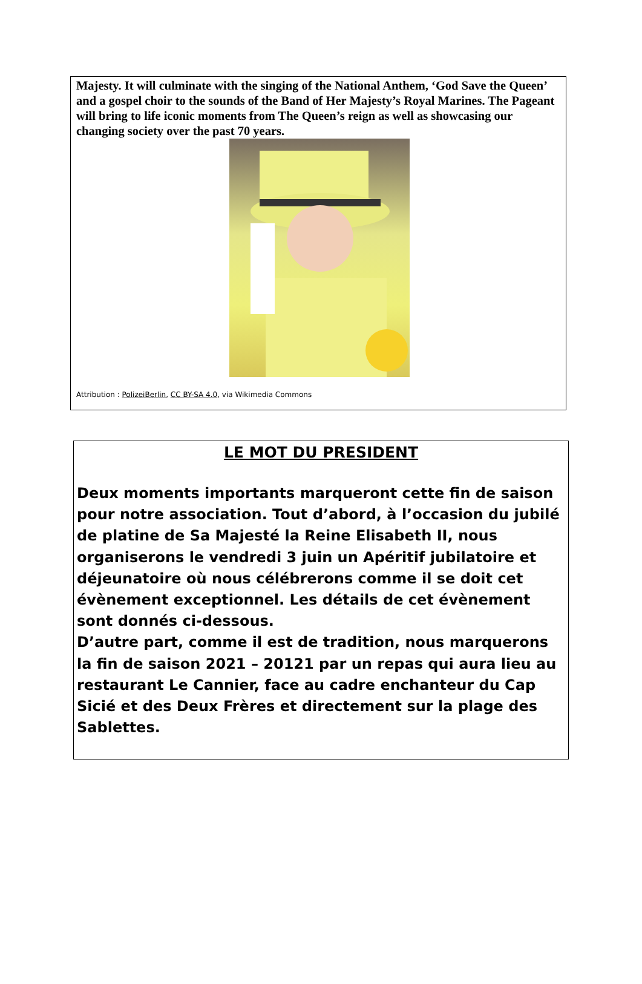Majesty. It will culminate with the singing of the National Anthem, ‘God Save the Queen’ and a gospel choir to the sounds of the Band of Her Majesty’s Royal Marines. The Pageant will bring to life iconic moments from The Queen’s reign as well as showcasing our changing society over the past 70 years.
Attribution : PolizeiBerlin, CC BY-SA 4.0, via Wikimedia Commons
LE MOT DU PRESIDENT
Deux moments importants marqueront cette fin de saison pour notre association. Tout d’abord, à l’occasion du jubilé de platine de Sa Majesté la Reine Elisabeth II, nous organiserons le vendredi 3 juin un Apéritif jubilatoire et déjeunatoire où nous célébrerons comme il se doit cet évènement exceptionnel. Les détails de cet évènement sont donnés ci-dessous.
D’autre part, comme il est de tradition, nous marquerons la fin de saison 2021 – 20121 par un repas qui aura lieu au restaurant Le Cannier, face au cadre enchanteur du Cap Sicié et des Deux Frères et directement sur la plage des Sablettes.